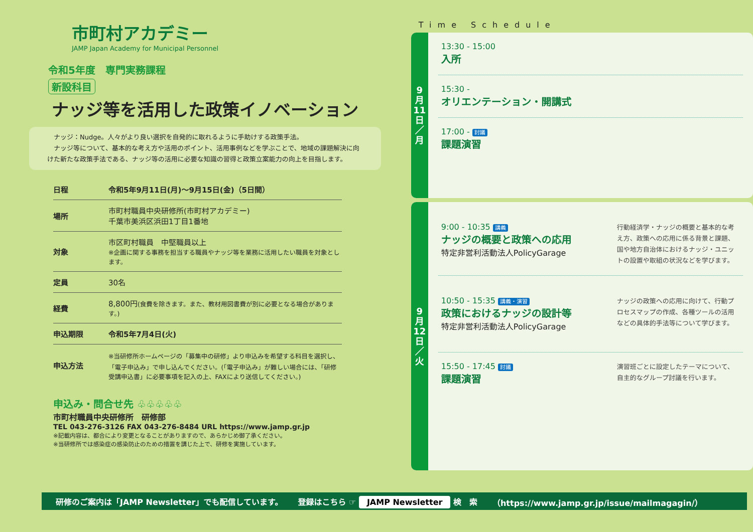市町村アカデミー
JAMP Japan Academy for Municipal Personnel
令和5年度　専門実務課程
新設科目
ナッジ等を活用した政策イノベーション
　ナッジ：Nudge。人々がより良い選択を自発的に取れるように手助けする政策手法。
　ナッジ等について、基本的な考え方や活用のポイント、活用事例などを学ぶことで、地域の課題解決に向けた新たな政策手法である、ナッジ等の活用に必要な知識の習得と政策立案能力の向上を目指します。
| 日程 | 令和5年9月11日(月)～9月15日(金)（5日間） |
| 場所 | 市町村職員中央研修所(市町村アカデミー) 千葉市美浜区浜田1丁目1番地 |
| 対象 | 市区町村職員 中堅職員以上 ※企画に関する事務を担当する職員やナッジ等を業務に活用したい職員を対象とします。 |
| 定員 | 30名 |
| 経費 | 8,800円 (食費を除きます。また、教材用図書費が別に必要となる場合があります。) |
| 申込期限 | 令和5年7月4日(火) |
| 申込方法 | ※当研修所ホームページの「募集中の研修」より申込みを希望する科目を選択し、「電子申込み」で申し込んでください。(「電子申込み」が難しい場合には、「研修受講申込書」に必要事項を記入の上、FAXにより送信してください。) |
申込み・問合せ先 ♧♧♧♧♧
市町村職員中央研修所　研修部
TEL 043-276-3126 FAX 043-276-8484 URL https://www.jamp.gr.jp
※記載内容は、都合により変更となることがありますので、あらかじめ御了承ください。
※当研修所では感染症の感染防止のための措置を講じた上で、研修を実施しています。
Time Schedule
9
月
11
日
／
月
13:30 - 15:00
入所
15:30 -
オリエンテーション・開講式
17:00 - 討議
課題演習
9
月
12
日
／
火
9:00 - 10:35 講義
ナッジの概要と政策への応用
特定非営利活動法人PolicyGarage
行動経済学・ナッジの概要と基本的な考え方、政策への応用に係る背景と課題、国や地方自治体におけるナッジ・ユニットの設置や取組の状況などを学びます。
10:50 - 15:35 講義・演習
政策におけるナッジの設計等
特定非営利活動法人PolicyGarage
ナッジの政策への応用に向けて、行動プロセスマップの作成、各種ツールの活用などの具体的手法等について学びます。
15:50 - 17:45 討議
課題演習
演習班ごとに設定したテーマについて、自主的なグループ討議を行います。
研修のご案内は「JAMP Newsletter」でも配信しています。 登録はこちら ☞ JAMP Newsletter 検　索 （https://www.jamp.gr.jp/issue/mailmagagin/）